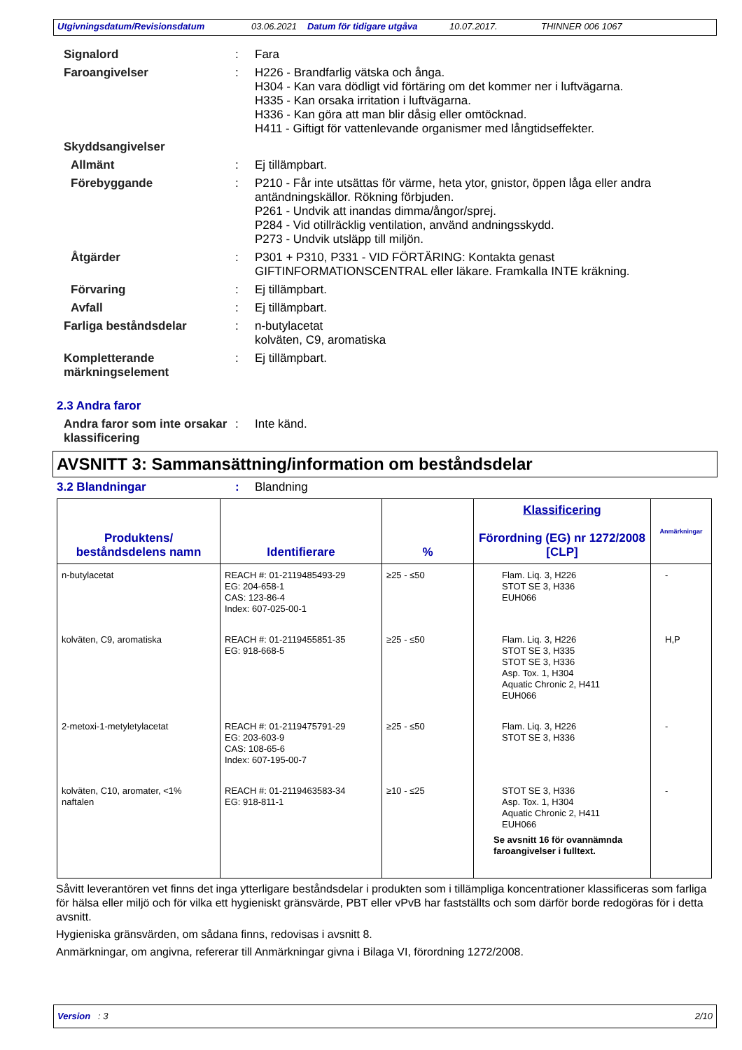Utgivningsdatum/Revisionsdatum 03.06.2021 Datum för tidigare utgåva 10.07.2017. THINNER 006 1067
Signalord : Fara
Faroangivelser : H226 - Brandfarlig vätska och ånga.
H304 - Kan vara dödligt vid förtäring om det kommer ner i luftvägarna.
H335 - Kan orsaka irritation i luftvägarna.
H336 - Kan göra att man blir dåsig eller omtöcknad.
H411 - Giftigt för vattenlevande organismer med långtidseffekter.
Skyddsangivelser
Allmänt : Ej tillämpbart.
Förebyggande : P210 - Får inte utsättas för värme, heta ytor, gnistor, öppen låga eller andra antändningskällor. Rökning förbjuden.
P261 - Undvik att inandas dimma/ångor/sprej.
P284 - Vid otillräcklig ventilation, använd andningsskydd.
P273 - Undvik utsläpp till miljön.
Åtgärder : P301 + P310, P331 - VID FÖRTÄRING: Kontakta genast GIFTINFORMATIONSCENTRAL eller läkare. Framkalla INTE kräkning.
Förvaring : Ej tillämpbart.
Avfall : Ej tillämpbart.
Farliga beståndsdelar : n-butylacetat
kolväten, C9, aromatiska
Kompletterande märkningselement
: Ej tillämpbart.
2.3 Andra faror
Andra faror som inte orsakar klassificering
: Inte känd.
AVSNITT 3: Sammansättning/information om beståndsdelar
3.2 Blandningar : Blandning
| Produktens/ beståndsdelens namn | Identifierare | % | Klassificering Förordning (EG) nr 1272/2008 [CLP] | Anmärkningar |
| --- | --- | --- | --- | --- |
| n-butylacetat | REACH #: 01-2119485493-29 EG: 204-658-1 CAS: 123-86-4 Index: 607-025-00-1 | ≥25 - ≤50 | Flam. Liq. 3, H226 STOT SE 3, H336 EUH066 | - |
| kolväten, C9, aromatiska | REACH #: 01-2119455851-35 EG: 918-668-5 | ≥25 - ≤50 | Flam. Liq. 3, H226 STOT SE 3, H335 STOT SE 3, H336 Asp. Tox. 1, H304 Aquatic Chronic 2, H411 EUH066 | H,P |
| 2-metoxi-1-metyletylacetat | REACH #: 01-2119475791-29 EG: 203-603-9 CAS: 108-65-6 Index: 607-195-00-7 | ≥25 - ≤50 | Flam. Liq. 3, H226 STOT SE 3, H336 | - |
| kolväten, C10, aromater, <1% naftalen | REACH #: 01-2119463583-34 EG: 918-811-1 | ≥10 - ≤25 | STOT SE 3, H336 Asp. Tox. 1, H304 Aquatic Chronic 2, H411 EUH066 Se avsnitt 16 för ovannämnda faroangivelser i fulltext. | - |
Såvitt leverantören vet finns det inga ytterligare beståndsdelar i produkten som i tillämpliga koncentrationer klassificeras som farliga för hälsa eller miljö och för vilka ett hygieniskt gränsvärde, PBT eller vPvB har fastställts och som därför borde redogöras för i detta avsnitt.
Hygieniska gränsvärden, om sådana finns, redovisas i avsnitt 8.
Anmärkningar, om angivna, refererar till Anmärkningar givna i Bilaga VI, förordning 1272/2008.
Version : 3 2/10